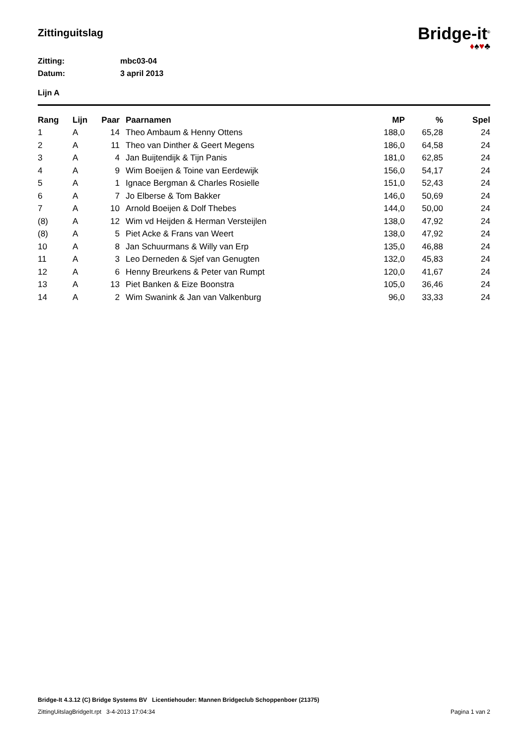Zittinguitslag
Bridge-it<sup>©</sup>
♦♠♥♣
Zitting: mbc03-04
Datum: 3 april 2013
Lijn A
| Rang | Lijn | Paar | Paarnamen | MP | % | Spel |
| --- | --- | --- | --- | --- | --- | --- |
| 1 | A | 14 | Theo Ambaum & Henny Ottens | 188,0 | 65,28 | 24 |
| 2 | A | 11 | Theo van Dinther & Geert Megens | 186,0 | 64,58 | 24 |
| 3 | A | 4 | Jan Buijtendijk & Tijn Panis | 181,0 | 62,85 | 24 |
| 4 | A | 9 | Wim Boeijen & Toine van Eerdewijk | 156,0 | 54,17 | 24 |
| 5 | A | 1 | Ignace Bergman & Charles Rosielle | 151,0 | 52,43 | 24 |
| 6 | A | 7 | Jo Elberse & Tom Bakker | 146,0 | 50,69 | 24 |
| 7 | A | 10 | Arnold Boeijen & Dolf Thebes | 144,0 | 50,00 | 24 |
| (8) | A | 12 | Wim vd Heijden & Herman Versteijlen | 138,0 | 47,92 | 24 |
| (8) | A | 5 | Piet Acke & Frans van Weert | 138,0 | 47,92 | 24 |
| 10 | A | 8 | Jan Schuurmans & Willy van Erp | 135,0 | 46,88 | 24 |
| 11 | A | 3 | Leo Derneden & Sjef van Genugten | 132,0 | 45,83 | 24 |
| 12 | A | 6 | Henny Breurkens & Peter van Rumpt | 120,0 | 41,67 | 24 |
| 13 | A | 13 | Piet Banken & Eize Boonstra | 105,0 | 36,46 | 24 |
| 14 | A | 2 | Wim Swanink & Jan van Valkenburg | 96,0 | 33,33 | 24 |
Bridge-It 4.3.12 (C) Bridge Systems BV Licentiehouder: Mannen Bridgeclub Schoppenboer (21375)
ZittingUitslagBridgeIt.rpt 3-4-2013 17:04:34 Pagina 1 van 2